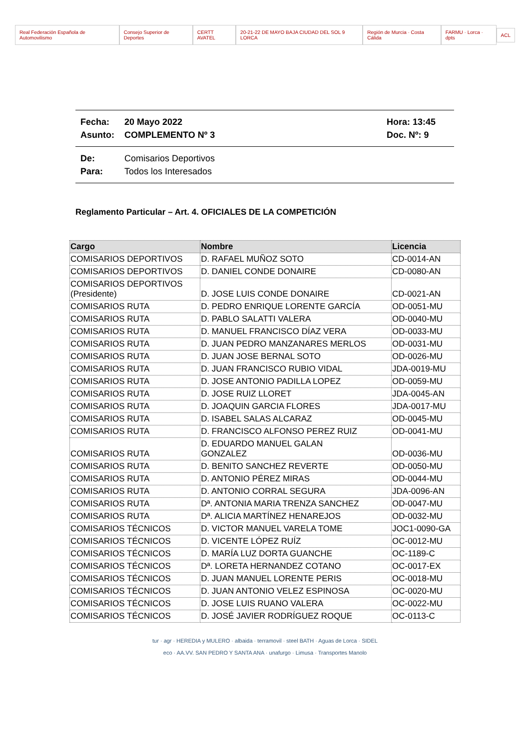Real Federación Española de Automovilismo Consejo Superior de Deportes CERTT AVATEL 20-21-22 DE MAYO BAJA CIUDAD DEL SOL 9 LORCA Región de Murcia · Costa Cálida FARMU · Lorca · dpts ACL
Fecha:
Asunto:
20 Mayo 2022
COMPLEMENTO Nº 3
Hora: 13:45
Doc. Nº: 9
De:
Para:
Comisarios Deportivos
Todos los Interesados
Reglamento Particular – Art. 4. OFICIALES DE LA COMPETICIÓN
| Cargo | Nombre | Licencia |
| --- | --- | --- |
| COMISARIOS DEPORTIVOS | D. RAFAEL MUÑOZ SOTO | CD-0014-AN |
| COMISARIOS DEPORTIVOS | D. DANIEL CONDE DONAIRE | CD-0080-AN |
| COMISARIOS DEPORTIVOS (Presidente) | D. JOSE LUIS CONDE DONAIRE | CD-0021-AN |
| COMISARIOS RUTA | D. PEDRO ENRIQUE LORENTE GARCÍA | OD-0051-MU |
| COMISARIOS RUTA | D. PABLO SALATTI VALERA | OD-0040-MU |
| COMISARIOS RUTA | D. MANUEL FRANCISCO DÍAZ VERA | OD-0033-MU |
| COMISARIOS RUTA | D. JUAN PEDRO MANZANARES MERLOS | OD-0031-MU |
| COMISARIOS RUTA | D. JUAN JOSE BERNAL SOTO | OD-0026-MU |
| COMISARIOS RUTA | D. JUAN FRANCISCO RUBIO VIDAL | JDA-0019-MU |
| COMISARIOS RUTA | D. JOSE ANTONIO PADILLA LOPEZ | OD-0059-MU |
| COMISARIOS RUTA | D. JOSE RUIZ LLORET | JDA-0045-AN |
| COMISARIOS RUTA | D. JOAQUIN GARCIA FLORES | JDA-0017-MU |
| COMISARIOS RUTA | D. ISABEL SALAS ALCARAZ | OD-0045-MU |
| COMISARIOS RUTA | D. FRANCISCO ALFONSO PEREZ RUIZ | OD-0041-MU |
| COMISARIOS RUTA | D. EDUARDO MANUEL GALAN GONZALEZ | OD-0036-MU |
| COMISARIOS RUTA | D. BENITO SANCHEZ REVERTE | OD-0050-MU |
| COMISARIOS RUTA | D. ANTONIO PÉREZ MIRAS | OD-0044-MU |
| COMISARIOS RUTA | D. ANTONIO CORRAL SEGURA | JDA-0096-AN |
| COMISARIOS RUTA | Dª. ANTONIA MARIA TRENZA SANCHEZ | OD-0047-MU |
| COMISARIOS RUTA | Dª. ALICIA MARTÍNEZ HENAREJOS | OD-0032-MU |
| COMISARIOS TÉCNICOS | D. VICTOR MANUEL VARELA TOME | JOC1-0090-GA |
| COMISARIOS TÉCNICOS | D. VICENTE LÓPEZ RUÍZ | OC-0012-MU |
| COMISARIOS TÉCNICOS | D. MARÍA LUZ DORTA GUANCHE | OC-1189-C |
| COMISARIOS TÉCNICOS | Dª. LORETA HERNANDEZ COTANO | OC-0017-EX |
| COMISARIOS TÉCNICOS | D. JUAN MANUEL LORENTE PERIS | OC-0018-MU |
| COMISARIOS TÉCNICOS | D. JUAN ANTONIO VELEZ ESPINOSA | OC-0020-MU |
| COMISARIOS TÉCNICOS | D. JOSE LUIS RUANO VALERA | OC-0022-MU |
| COMISARIOS TÉCNICOS | D. JOSÉ JAVIER RODRÍGUEZ ROQUE | OC-0113-C |
tur · agr · HEREDIA y MULERO · albaida · terramovil · steel BATH · Aguas de Lorca · SIDEL
eco · AA.VV. SAN PEDRO Y SANTA ANA · unafurgo · Limusa · Transportes Manolo